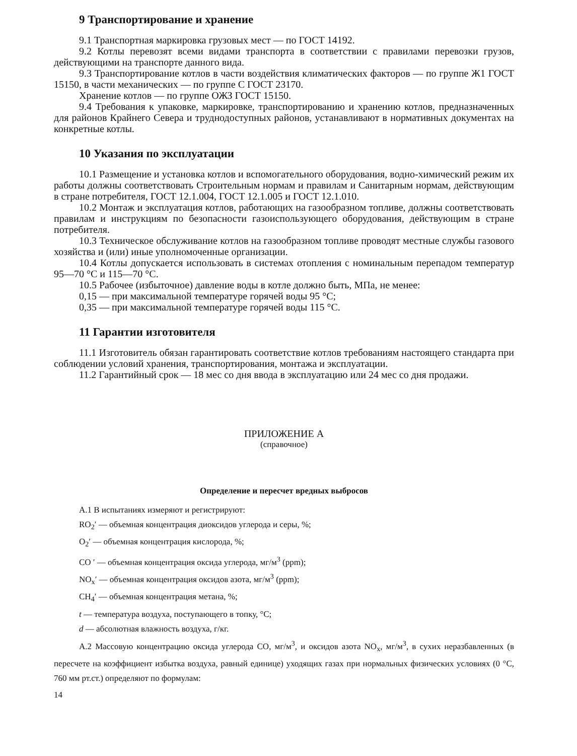9 Транспортирование и хранение
9.1 Транспортная маркировка грузовых мест — по ГОСТ 14192.
9.2 Котлы перевозят всеми видами транспорта в соответствии с правилами перевозки грузов, действующими на транспорте данного вида.
9.3 Транспортирование котлов в части воздействия климатических факторов — по группе Ж1 ГОСТ 15150, в части механических — по группе С ГОСТ 23170.
Хранение котлов — по группе ОЖЗ ГОСТ 15150.
9.4 Требования к упаковке, маркировке, транспортированию и хранению котлов, предназначенных для районов Крайнего Севера и труднодоступных районов, устанавливают в нормативных документах на конкретные котлы.
10 Указания по эксплуатации
10.1 Размещение и установка котлов и вспомогательного оборудования, водно-химический режим их работы должны соответствовать Строительным нормам и правилам и Санитарным нормам, действующим в стране потребителя, ГОСТ 12.1.004, ГОСТ 12.1.005 и ГОСТ 12.1.010.
10.2 Монтаж и эксплуатация котлов, работающих на газообразном топливе, должны соответствовать правилам и инструкциям по безопасности газоиспользующего оборудования, действующим в стране потребителя.
10.3 Техническое обслуживание котлов на газообразном топливе проводят местные службы газового хозяйства и (или) иные уполномоченные организации.
10.4 Котлы допускается использовать в системах отопления с номинальным перепадом температур 95—70 °С и 115—70 °С.
10.5 Рабочее (избыточное) давление воды в котле должно быть, МПа, не менее:
0,15 — при максимальной температуре горячей воды 95 °С;
0,35 — при максимальной температуре горячей воды 115 °С.
11 Гарантии изготовителя
11.1 Изготовитель обязан гарантировать соответствие котлов требованиям настоящего стандарта при соблюдении условий хранения, транспортирования, монтажа и эксплуатации.
11.2 Гарантийный срок — 18 мес со дня ввода в эксплуатацию или 24 мес со дня продажи.
ПРИЛОЖЕНИЕ А
(справочное)
Определение и пересчет вредных выбросов
А.1 В испытаниях измеряют и регистрируют:
RO<sub>2</sub>′ — объемная концентрация диоксидов углерода и серы, %;
O<sub>2</sub>′ — объемная концентрация кислорода, %;
CO ′ — объемная концентрация оксида углерода, мг/м<sup>3</sup> (ppm);
NO<sub>x</sub>′ — объемная концентрация оксидов азота, мг/м<sup>3</sup> (ppm);
CH<sub>4</sub>′ — объемная концентрация метана, %;
t — температура воздуха, поступающего в топку, °С;
d — абсолютная влажность воздуха, г/кг.
А.2 Массовую концентрацию оксида углерода CO, мг/м<sup>3</sup>, и оксидов азота NO<sub>x</sub>, мг/м<sup>3</sup>, в сухих неразбавленных (в пересчете на коэффициент избытка воздуха, равный единице) уходящих газах при нормальных физических условиях (0 °С, 760 мм рт.ст.) определяют по формулам:
14